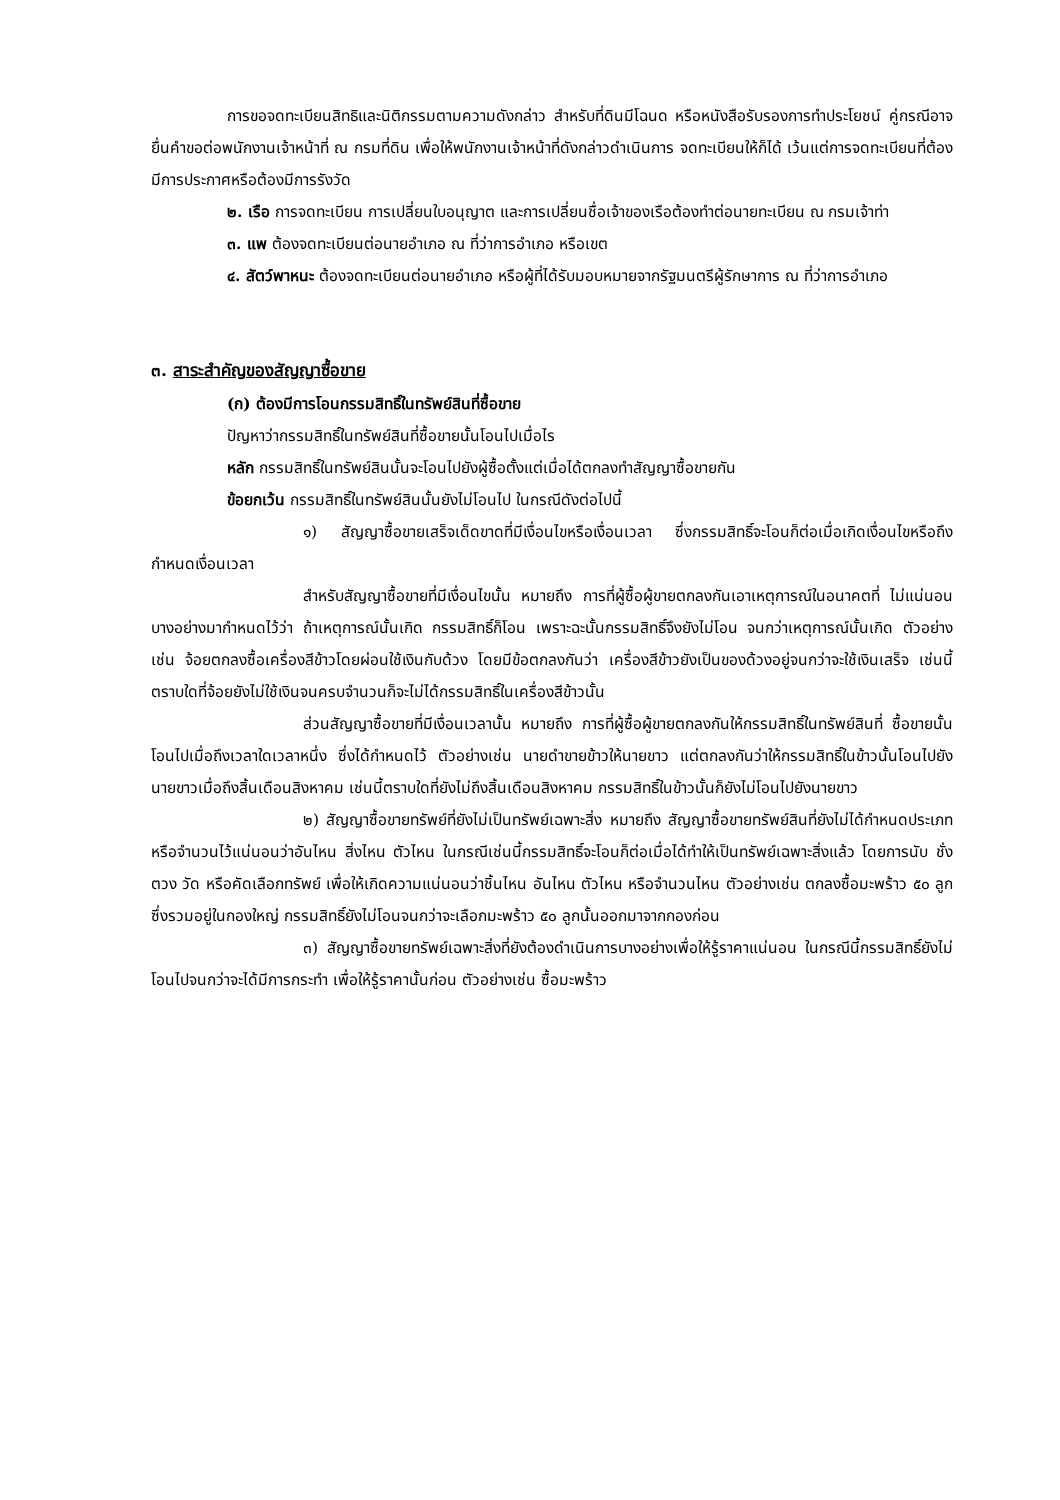การขอจดทะเบียนสิทธิและนิติกรรมตามความดังกล่าว สำหรับที่ดินมีโฉนด หรือหนังสือรับรองการทำประโยชน์ คู่กรณีอาจยื่นคำขอต่อพนักงานเจ้าหน้าที่ ณ กรมที่ดิน เพื่อให้พนักงานเจ้าหน้าที่ดังกล่าวดำเนินการ จดทะเบียนให้ก็ได้ เว้นแต่การจดทะเบียนที่ต้องมีการประกาศหรือต้องมีการรังวัด
๒. เรือ การจดทะเบียน การเปลี่ยนใบอนุญาต และการเปลี่ยนชื่อเจ้าของเรือต้องทำต่อนายทะเบียน ณ กรมเจ้าท่า
๓. แพ ต้องจดทะเบียนต่อนายอำเภอ ณ ที่ว่าการอำเภอ หรือเขต
๔. สัตว์พาหนะ ต้องจดทะเบียนต่อนายอำเภอ หรือผู้ที่ได้รับมอบหมายจากรัฐมนตรีผู้รักษาการ ณ ที่ว่าการอำเภอ
๓. สาระสำคัญของสัญญาซื้อขาย
(ก) ต้องมีการโอนกรรมสิทธิ์ในทรัพย์สินที่ซื้อขาย
ปัญหาว่ากรรมสิทธิ์ในทรัพย์สินที่ซื้อขายนั้นโอนไปเมื่อไร
หลัก กรรมสิทธิ์ในทรัพย์สินนั้นจะโอนไปยังผู้ซื้อตั้งแต่เมื่อได้ตกลงทำสัญญาซื้อขายกัน
ข้อยกเว้น กรรมสิทธิ์ในทรัพย์สินนั้นยังไม่โอนไป ในกรณีดังต่อไปนี้
๑) สัญญาซื้อขายเสร็จเด็ดขาดที่มีเงื่อนไขหรือเงื่อนเวลา ซึ่งกรรมสิทธิ์จะโอนก็ต่อเมื่อเกิดเงื่อนไขหรือถึงกำหนดเงื่อนเวลา
สำหรับสัญญาซื้อขายที่มีเงื่อนไขนั้น หมายถึง การที่ผู้ซื้อผู้ขายตกลงกันเอาเหตุการณ์ในอนาคตที่ ไม่แน่นอนบางอย่างมากำหนดไว้ว่า ถ้าเหตุการณ์นั้นเกิด กรรมสิทธิ์ก็โอน เพราะฉะนั้นกรรมสิทธิ์จึงยังไม่โอน จนกว่าเหตุการณ์นั้นเกิด ตัวอย่างเช่น จ้อยตกลงซื้อเครื่องสีข้าวโดยผ่อนใช้เงินกับด้วง โดยมีข้อตกลงกันว่า เครื่องสีข้าวยังเป็นของด้วงอยู่จนกว่าจะใช้เงินเสร็จ เช่นนี้ตราบใดที่จ้อยยังไม่ใช้เงินจนครบจำนวนก็จะไม่ได้กรรมสิทธิ์ในเครื่องสีข้าวนั้น
ส่วนสัญญาซื้อขายที่มีเงื่อนเวลานั้น หมายถึง การที่ผู้ซื้อผู้ขายตกลงกันให้กรรมสิทธิ์ในทรัพย์สินที่ ซื้อขายนั้นโอนไปเมื่อถึงเวลาใดเวลาหนึ่ง ซึ่งได้กำหนดไว้ ตัวอย่างเช่น นายดำขายข้าวให้นายขาว แต่ตกลงกันว่าให้กรรมสิทธิ์ในข้าวนั้นโอนไปยังนายขาวเมื่อถึงสิ้นเดือนสิงหาคม เช่นนี้ตราบใดที่ยังไม่ถึงสิ้นเดือนสิงหาคม กรรมสิทธิ์ในข้าวนั้นก็ยังไม่โอนไปยังนายขาว
๒) สัญญาซื้อขายทรัพย์ที่ยังไม่เป็นทรัพย์เฉพาะสิ่ง หมายถึง สัญญาซื้อขายทรัพย์สินที่ยังไม่ได้กำหนดประเภทหรือจำนวนไว้แน่นอนว่าอันไหน สิ่งไหน ตัวไหน ในกรณีเช่นนี้กรรมสิทธิ์จะโอนก็ต่อเมื่อได้ทำให้เป็นทรัพย์เฉพาะสิ่งแล้ว โดยการนับ ชั่ง ตวง วัด หรือคัดเลือกทรัพย์ เพื่อให้เกิดความแน่นอนว่าชิ้นไหน อันไหน ตัวไหน หรือจำนวนไหน ตัวอย่างเช่น ตกลงซื้อมะพร้าว ๕๐ ลูก ซึ่งรวมอยู่ในกองใหญ่ กรรมสิทธิ์ยังไม่โอนจนกว่าจะเลือกมะพร้าว ๕๐ ลูกนั้นออกมาจากกองก่อน
๓) สัญญาซื้อขายทรัพย์เฉพาะสิ่งที่ยังต้องดำเนินการบางอย่างเพื่อให้รู้ราคาแน่นอน ในกรณีนี้กรรมสิทธิ์ยังไม่โอนไปจนกว่าจะได้มีการกระทำ เพื่อให้รู้ราคานั้นก่อน ตัวอย่างเช่น ซื้อมะพร้าว